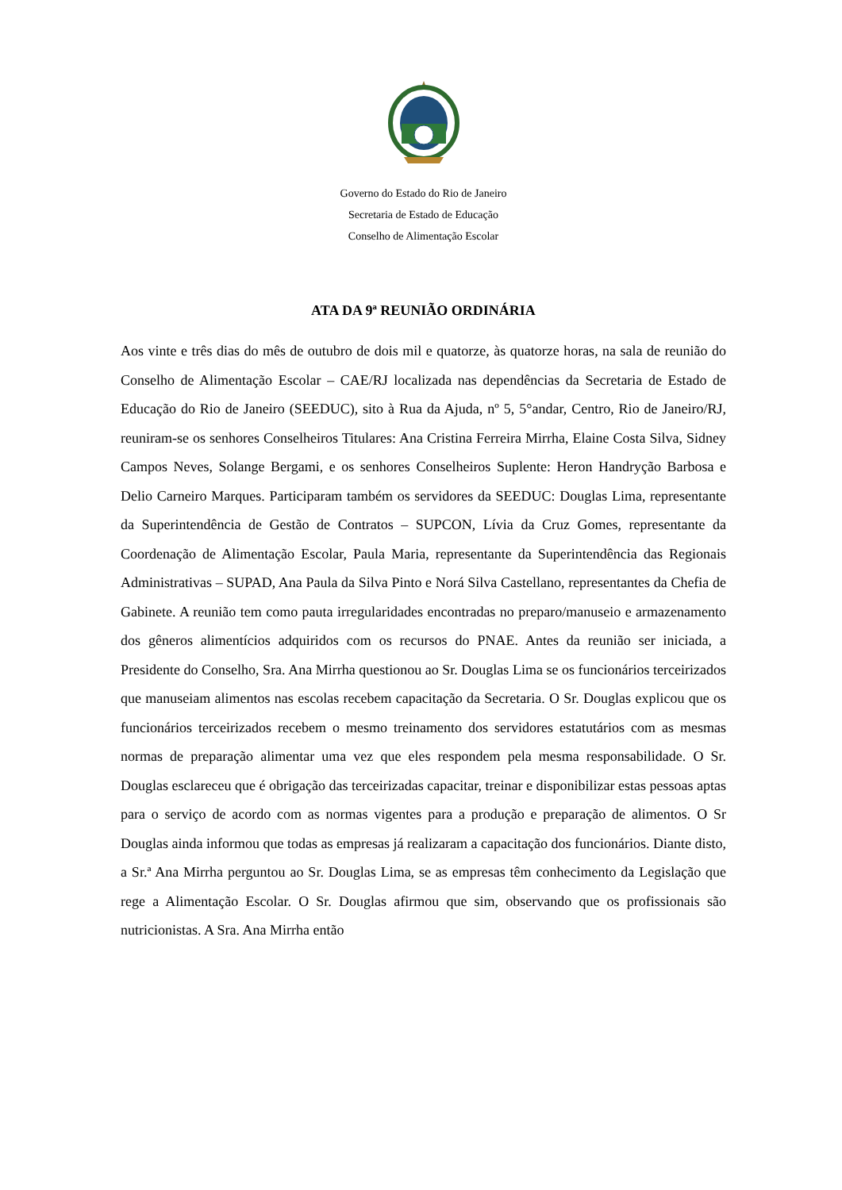Governo do Estado do Rio de Janeiro
Secretaria de Estado de Educação
Conselho de Alimentação Escolar
ATA DA 9ª REUNIÃO ORDINÁRIA
Aos vinte e três dias do mês de outubro de dois mil e quatorze, às quatorze horas, na sala de reunião do Conselho de Alimentação Escolar – CAE/RJ localizada nas dependências da Secretaria de Estado de Educação do Rio de Janeiro (SEEDUC), sito à Rua da Ajuda, nº 5, 5°andar, Centro, Rio de Janeiro/RJ, reuniram-se os senhores Conselheiros Titulares: Ana Cristina Ferreira Mirrha, Elaine Costa Silva, Sidney Campos Neves, Solange Bergami, e os senhores Conselheiros Suplente: Heron Handryção Barbosa e Delio Carneiro Marques. Participaram também os servidores da SEEDUC: Douglas Lima, representante da Superintendência de Gestão de Contratos – SUPCON, Lívia da Cruz Gomes, representante da Coordenação de Alimentação Escolar, Paula Maria, representante da Superintendência das Regionais Administrativas – SUPAD, Ana Paula da Silva Pinto e Norá Silva Castellano, representantes da Chefia de Gabinete. A reunião tem como pauta irregularidades encontradas no preparo/manuseio e armazenamento dos gêneros alimentícios adquiridos com os recursos do PNAE. Antes da reunião ser iniciada, a Presidente do Conselho, Sra. Ana Mirrha questionou ao Sr. Douglas Lima se os funcionários terceirizados que manuseiam alimentos nas escolas recebem capacitação da Secretaria. O Sr. Douglas explicou que os funcionários terceirizados recebem o mesmo treinamento dos servidores estatutários com as mesmas normas de preparação alimentar uma vez que eles respondem pela mesma responsabilidade. O Sr. Douglas esclareceu que é obrigação das terceirizadas capacitar, treinar e disponibilizar estas pessoas aptas para o serviço de acordo com as normas vigentes para a produção e preparação de alimentos. O Sr Douglas ainda informou que todas as empresas já realizaram a capacitação dos funcionários. Diante disto, a Sr.ª Ana Mirrha perguntou ao Sr. Douglas Lima, se as empresas têm conhecimento da Legislação que rege a Alimentação Escolar. O Sr. Douglas afirmou que sim, observando que os profissionais são nutricionistas. A Sra. Ana Mirrha então